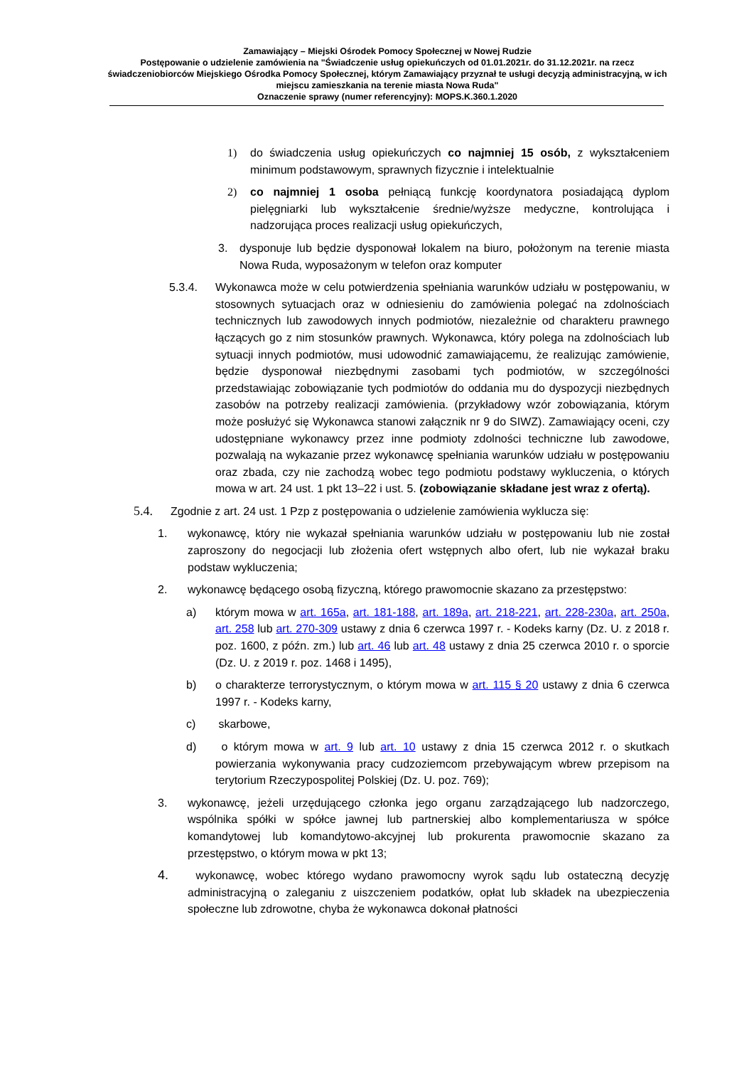Zamawiający – Miejski Ośrodek Pomocy Społecznej w Nowej Rudzie
Postępowanie o udzielenie zamówienia na "Świadczenie usług opiekuńczych od 01.01.2021r. do 31.12.2021r. na rzecz świadczeniobiorców Miejskiego Ośrodka Pomocy Społecznej, którym Zamawiający przyznał te usługi decyzją administracyjną, w ich miejscu zamieszkania na terenie miasta Nowa Ruda"
Oznaczenie sprawy (numer referencyjny): MOPS.K.360.1.2020
1) do świadczenia usług opiekuńczych co najmniej 15 osób, z wykształceniem minimum podstawowym, sprawnych fizycznie i intelektualnie
2) co najmniej 1 osoba pełniącą funkcję koordynatora posiadającą dyplom pielęgniarki lub wykształcenie średnie/wyższe medyczne, kontrolująca i nadzorująca proces realizacji usług opiekuńczych,
3. dysponuje lub będzie dysponował lokalem na biuro, położonym na terenie miasta Nowa Ruda, wyposażonym w telefon oraz komputer
5.3.4. Wykonawca może w celu potwierdzenia spełniania warunków udziału w postępowaniu, w stosownych sytuacjach oraz w odniesieniu do zamówienia polegać na zdolnościach technicznych lub zawodowych innych podmiotów, niezależnie od charakteru prawnego łączących go z nim stosunków prawnych. Wykonawca, który polega na zdolnościach lub sytuacji innych podmiotów, musi udowodnić zamawiającemu, że realizując zamówienie, będzie dysponował niezbędnymi zasobami tych podmiotów, w szczególności przedstawiając zobowiązanie tych podmiotów do oddania mu do dyspozycji niezbędnych zasobów na potrzeby realizacji zamówienia. (przykładowy wzór zobowiązania, którym może posłużyć się Wykonawca stanowi załącznik nr 9 do SIWZ). Zamawiający oceni, czy udostępniane wykonawcy przez inne podmioty zdolności techniczne lub zawodowe, pozwalają na wykazanie przez wykonawcę spełniania warunków udziału w postępowaniu oraz zbada, czy nie zachodzą wobec tego podmiotu podstawy wykluczenia, o których mowa w art. 24 ust. 1 pkt 13–22 i ust. 5. (zobowiązanie składane jest wraz z ofertą).
5.4. Zgodnie z art. 24 ust. 1 Pzp z postępowania o udzielenie zamówienia wyklucza się:
1. wykonawcę, który nie wykazał spełniania warunków udziału w postępowaniu lub nie został zaproszony do negocjacji lub złożenia ofert wstępnych albo ofert, lub nie wykazał braku podstaw wykluczenia;
2. wykonawcę będącego osobą fizyczną, którego prawomocnie skazano za przestępstwo:
a) którym mowa w art. 165a, art. 181-188, art. 189a, art. 218-221, art. 228-230a, art. 250a, art. 258 lub art. 270-309 ustawy z dnia 6 czerwca 1997 r. - Kodeks karny (Dz. U. z 2018 r. poz. 1600, z późn. zm.) lub art. 46 lub art. 48 ustawy z dnia 25 czerwca 2010 r. o sporcie (Dz. U. z 2019 r. poz. 1468 i 1495),
b) o charakterze terrorystycznym, o którym mowa w art. 115 § 20 ustawy z dnia 6 czerwca 1997 r. - Kodeks karny,
c) skarbowe,
d) o którym mowa w art. 9 lub art. 10 ustawy z dnia 15 czerwca 2012 r. o skutkach powierzania wykonywania pracy cudzoziemcom przebywającym wbrew przepisom na terytorium Rzeczypospolitej Polskiej (Dz. U. poz. 769);
3. wykonawcę, jeżeli urzędującego członka jego organu zarządzającego lub nadzorczego, wspólnika spółki w spółce jawnej lub partnerskiej albo komplementariusza w spółce komandytowej lub komandytowo-akcyjnej lub prokurenta prawomocnie skazano za przestępstwo, o którym mowa w pkt 13;
4. wykonawcę, wobec którego wydano prawomocny wyrok sądu lub ostateczną decyzję administracyjną o zaleganiu z uiszczeniem podatków, opłat lub składek na ubezpieczenia społeczne lub zdrowotne, chyba że wykonawca dokonał płatności